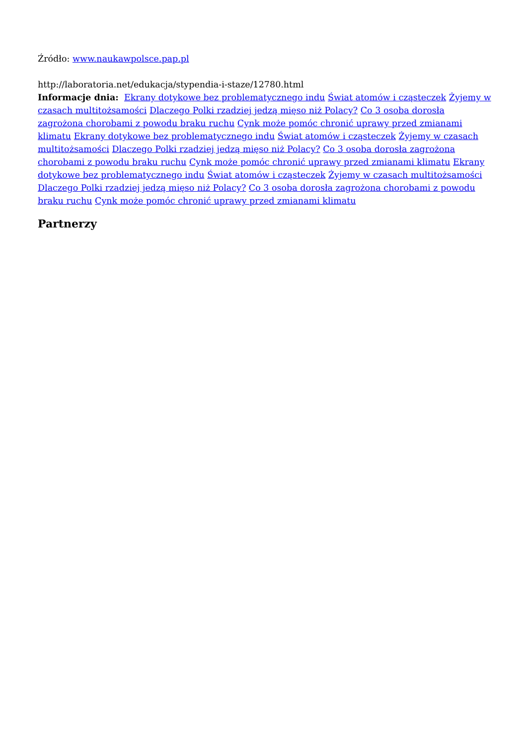Źródło: www.naukawpolsce.pap.pl
http://laboratoria.net/edukacja/stypendia-i-staze/12780.html
Informacje dnia: Ekrany dotykowe bez problematycznego indu Świat atomów i cząsteczek Żyjemy w czasach multitożsamości Dlaczego Polki rzadziej jedzą mięso niż Polacy? Co 3 osoba dorosła zagrożona chorobami z powodu braku ruchu Cynk może pomóc chronić uprawy przed zmianami klimatu Ekrany dotykowe bez problematycznego indu Świat atomów i cząsteczek Żyjemy w czasach multitożsamości Dlaczego Polki rzadziej jedzą mięso niż Polacy? Co 3 osoba dorosła zagrożona chorobami z powodu braku ruchu Cynk może pomóc chronić uprawy przed zmianami klimatu Ekrany dotykowe bez problematycznego indu Świat atomów i cząsteczek Żyjemy w czasach multitożsamości Dlaczego Polki rzadziej jedzą mięso niż Polacy? Co 3 osoba dorosła zagrożona chorobami z powodu braku ruchu Cynk może pomóc chronić uprawy przed zmianami klimatu
Partnerzy